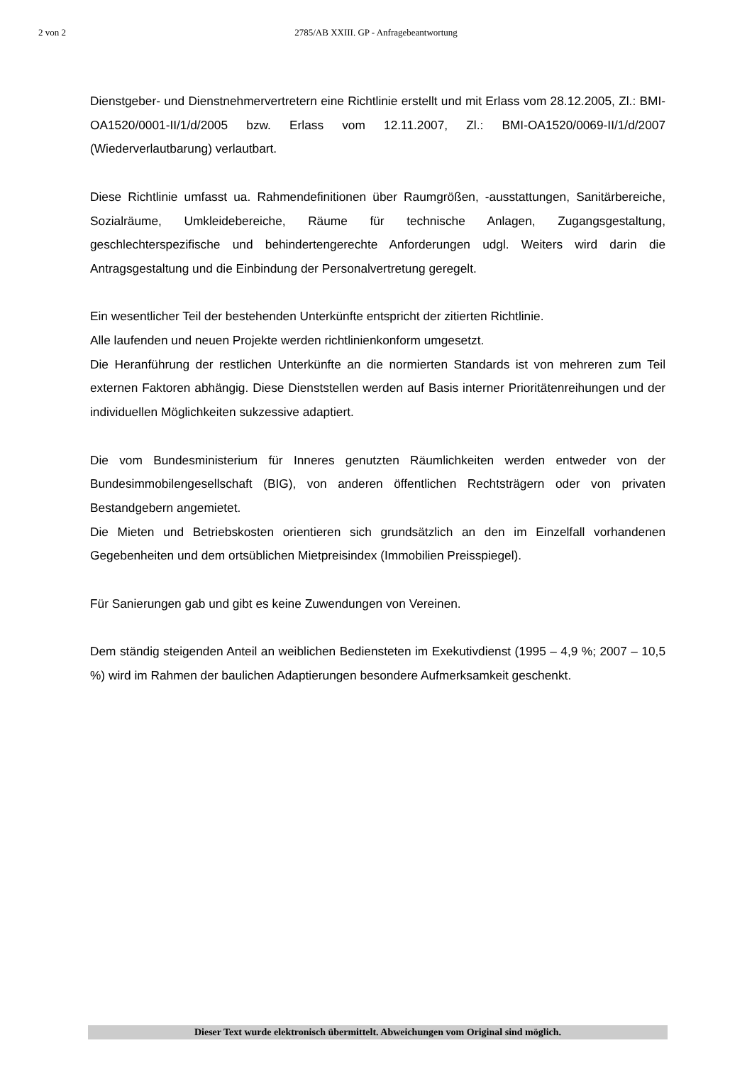2 von 2 2785/AB XXIII. GP - Anfragebeantwortung
Dienstgeber- und Dienstnehmervertretern eine Richtlinie erstellt und mit Erlass vom 28.12.2005, Zl.: BMI-OA1520/0001-II/1/d/2005 bzw. Erlass vom 12.11.2007, Zl.: BMI-OA1520/0069-II/1/d/2007 (Wiederverlautbarung) verlautbart.
Diese Richtlinie umfasst ua. Rahmendefinitionen über Raumgrößen, -ausstattungen, Sanitärbereiche, Sozialräume, Umkleidebereiche, Räume für technische Anlagen, Zugangsgestaltung, geschlechterspezifische und behindertengerechte Anforderungen udgl. Weiters wird darin die Antragsgestaltung und die Einbindung der Personalvertretung geregelt.
Ein wesentlicher Teil der bestehenden Unterkünfte entspricht der zitierten Richtlinie.
Alle laufenden und neuen Projekte werden richtlinienkonform umgesetzt.
Die Heranführung der restlichen Unterkünfte an die normierten Standards ist von mehreren zum Teil externen Faktoren abhängig. Diese Dienststellen werden auf Basis interner Prioritätenreihungen und der individuellen Möglichkeiten sukzessive adaptiert.
Die vom Bundesministerium für Inneres genutzten Räumlichkeiten werden entweder von der Bundesimmobilengesellschaft (BIG), von anderen öffentlichen Rechtsträgern oder von privaten Bestandgebern angemietet.
Die Mieten und Betriebskosten orientieren sich grundsätzlich an den im Einzelfall vorhandenen Gegebenheiten und dem ortsüblichen Mietpreisindex (Immobilien Preisspiegel).
Für Sanierungen gab und gibt es keine Zuwendungen von Vereinen.
Dem ständig steigenden Anteil an weiblichen Bediensteten im Exekutivdienst (1995 – 4,9 %; 2007 – 10,5 %) wird im Rahmen der baulichen Adaptierungen besondere Aufmerksamkeit geschenkt.
Dieser Text wurde elektronisch übermittelt. Abweichungen vom Original sind möglich.